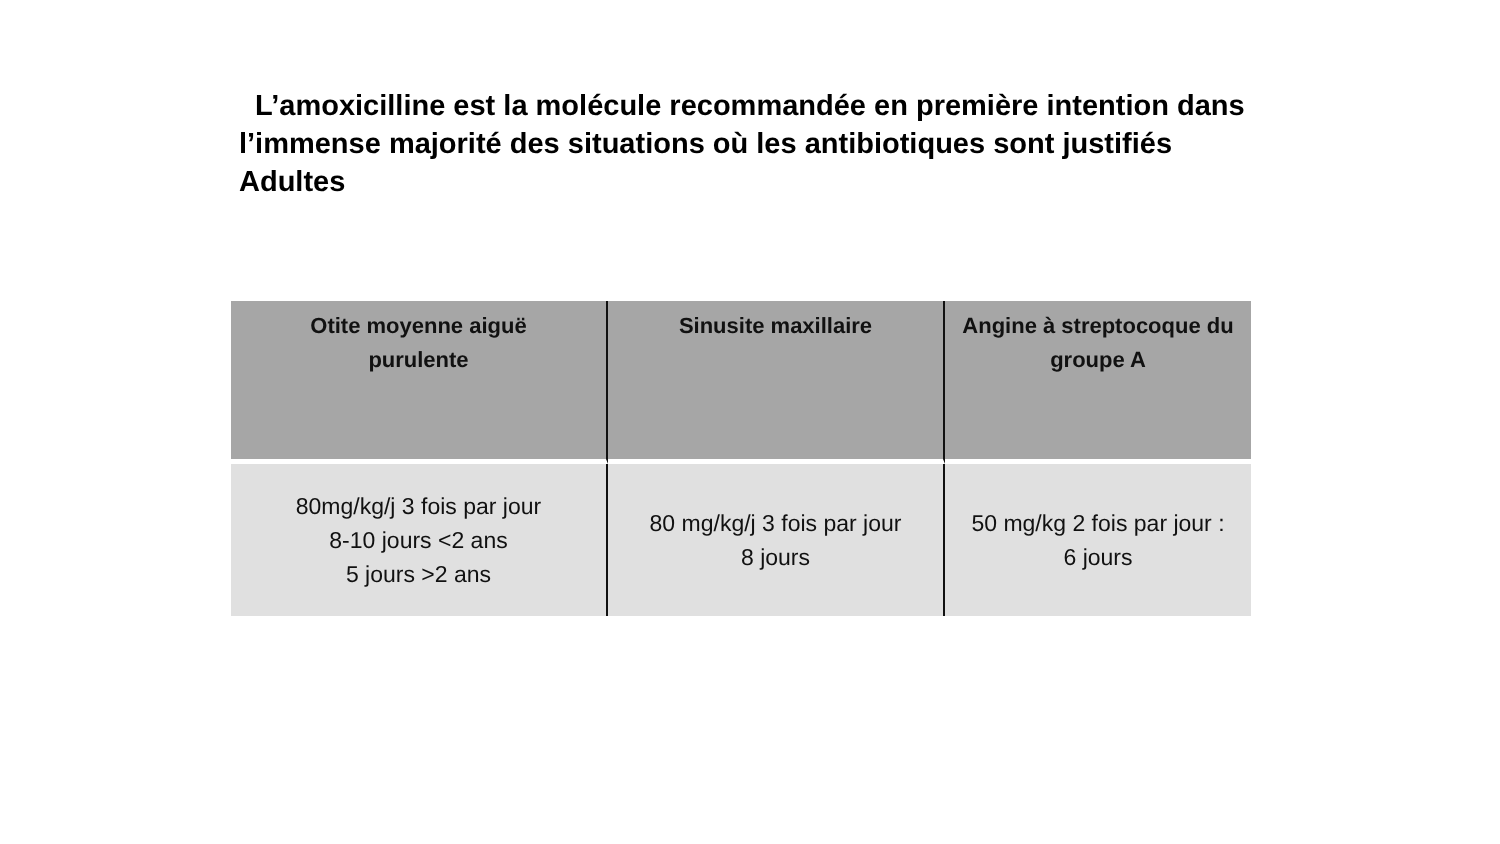L’amoxicilline est la molécule recommandée en première intention dans l’immense majorité des situations où les antibiotiques sont justifiés
Adultes
| Otite moyenne aiguë purulente | Sinusite maxillaire | Angine à streptocoque du groupe A |
| --- | --- | --- |
| 80mg/kg/j 3 fois par jour 8-10 jours <2 ans 5 jours >2 ans | 80 mg/kg/j 3 fois par jour 8 jours | 50 mg/kg 2 fois par jour : 6 jours |